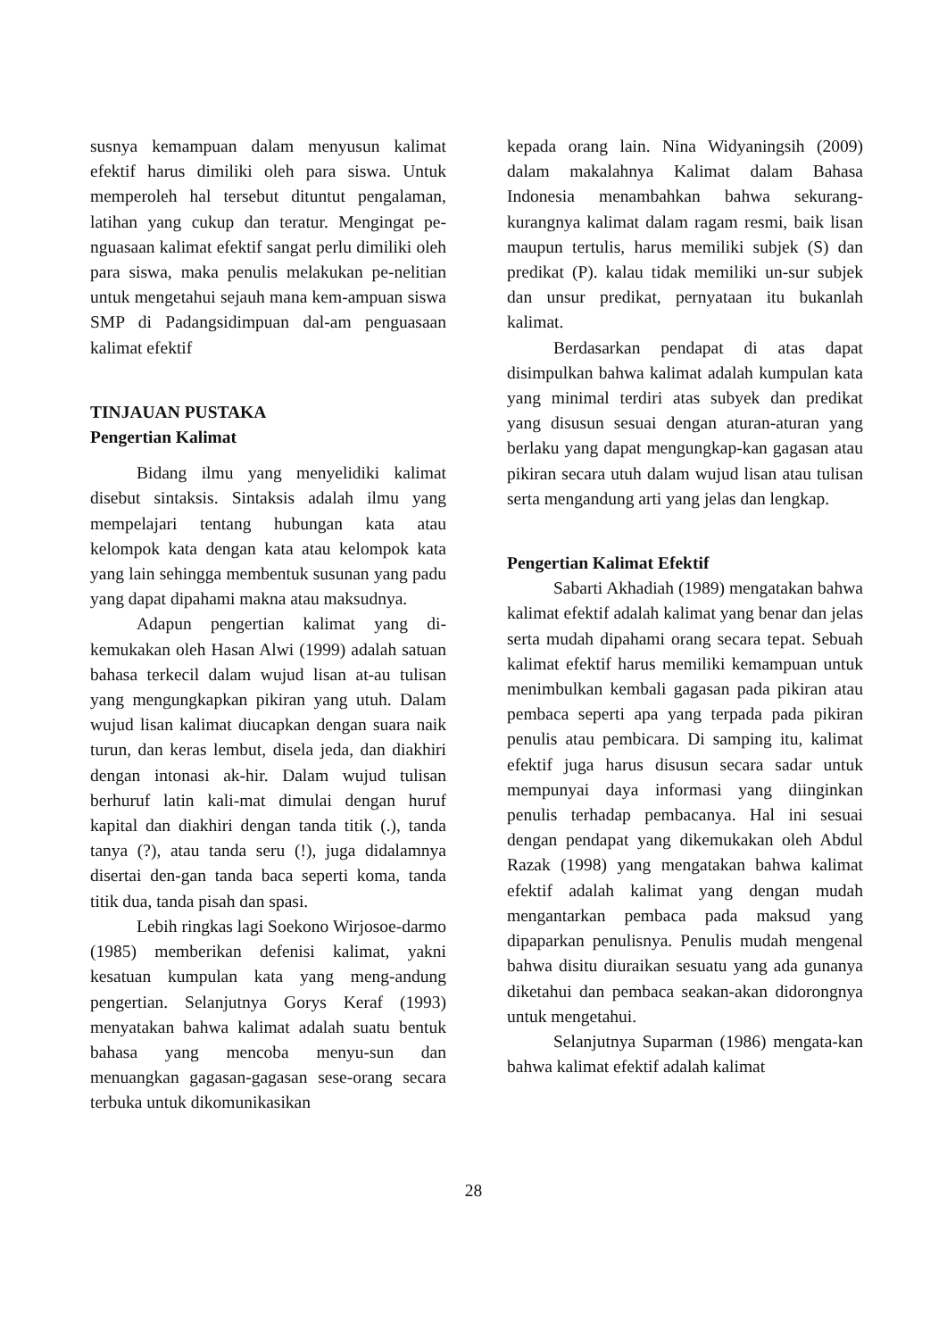susnya kemampuan dalam menyusun kalimat efektif harus dimiliki oleh para siswa. Untuk memperoleh hal tersebut dituntut pengalaman, latihan yang cukup dan teratur. Mengingat pe-nguasaan kalimat efektif sangat perlu dimiliki oleh para siswa, maka penulis melakukan pe-nelitian untuk mengetahui sejauh mana kem-ampuan siswa SMP di Padangsidimpuan dal-am penguasaan kalimat efektif
TINJAUAN PUSTAKA
Pengertian Kalimat
Bidang ilmu yang menyelidiki kalimat disebut sintaksis. Sintaksis adalah ilmu yang mempelajari tentang hubungan kata atau kelompok kata dengan kata atau kelompok kata yang lain sehingga membentuk susunan yang padu yang dapat dipahami makna atau maksudnya.
Adapun pengertian kalimat yang di-kemukakan oleh Hasan Alwi (1999) adalah satuan bahasa terkecil dalam wujud lisan at-au tulisan yang mengungkapkan pikiran yang utuh. Dalam wujud lisan kalimat diucapkan dengan suara naik turun, dan keras lembut, disela jeda, dan diakhiri dengan intonasi ak-hir. Dalam wujud tulisan berhuruf latin kali-mat dimulai dengan huruf kapital dan diakhiri dengan tanda titik (.), tanda tanya (?), atau tanda seru (!), juga didalamnya disertai den-gan tanda baca seperti koma, tanda titik dua, tanda pisah dan spasi.
Lebih ringkas lagi Soekono Wirjosoe-darmo (1985) memberikan defenisi kalimat, yakni kesatuan kumpulan kata yang meng-andung pengertian. Selanjutnya Gorys Keraf (1993) menyatakan bahwa kalimat adalah suatu bentuk bahasa yang mencoba menyu-sun dan menuangkan gagasan-gagasan sese-orang secara terbuka untuk dikomunikasikan
kepada orang lain. Nina Widyaningsih (2009) dalam makalahnya Kalimat dalam Bahasa Indonesia menambahkan bahwa sekurang-kurangnya kalimat dalam ragam resmi, baik lisan maupun tertulis, harus memiliki subjek (S) dan predikat (P). kalau tidak memiliki un-sur subjek dan unsur predikat, pernyataan itu bukanlah kalimat.
Berdasarkan pendapat di atas dapat disimpulkan bahwa kalimat adalah kumpulan kata yang minimal terdiri atas subyek dan predikat yang disusun sesuai dengan aturan-aturan yang berlaku yang dapat mengungkap-kan gagasan atau pikiran secara utuh dalam wujud lisan atau tulisan serta mengandung arti yang jelas dan lengkap.
Pengertian Kalimat Efektif
Sabarti Akhadiah (1989) mengatakan bahwa kalimat efektif adalah kalimat yang benar dan jelas serta mudah dipahami orang secara tepat. Sebuah kalimat efektif harus memiliki kemampuan untuk menimbulkan kembali gagasan pada pikiran atau pembaca seperti apa yang terpada pada pikiran penulis atau pembicara. Di samping itu, kalimat efektif juga harus disusun secara sadar untuk mempunyai daya informasi yang diinginkan penulis terhadap pembacanya. Hal ini sesuai dengan pendapat yang dikemukakan oleh Abdul Razak (1998) yang mengatakan bahwa kalimat efektif adalah kalimat yang dengan mudah mengantarkan pembaca pada maksud yang dipaparkan penulisnya. Penulis mudah mengenal bahwa disitu diuraikan sesuatu yang ada gunanya diketahui dan pembaca seakan-akan didorongnya untuk mengetahui.
Selanjutnya Suparman (1986) mengata-kan bahwa kalimat efektif adalah kalimat
28